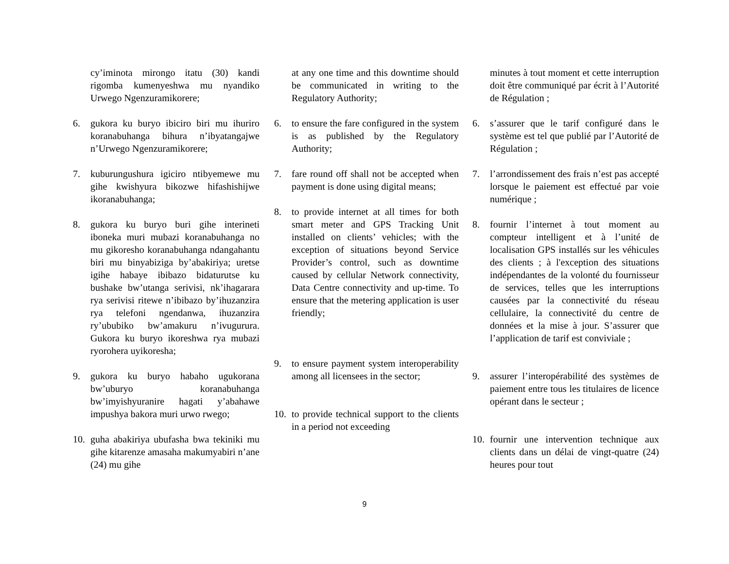cy’iminota mirongo itatu (30) kandi rigomba kumenyeshwa mu nyandiko Urwego Ngenzuramikorere;
6. gukora ku buryo ibiciro biri mu ihuriro koranabuhanga bihura n’ibyatangajwe n’Urwego Ngenzuramikorere;
7. kuburungushura igiciro ntibyemewe mu gihe kwishyura bikozwe hifashishijwe ikoranabuhanga;
8. gukora ku buryo buri gihe interineti iboneka muri mubazi koranabuhanga no mu gikoresho koranabuhanga ndangahantu biri mu binyabiziga by’abakiriya; uretse igihe habaye ibibazo bidaturutse ku bushake bw’utanga serivisi, nk’ihagarara rya serivisi ritewe n’ibibazo by’ihuzanzira rya telefoni ngendanwa, ihuzanzira ry’ububiko bw’amakuru n’ivugurura. Gukora ku buryo ikoreshwa rya mubazi ryorohera uyikoresha;
9. gukora ku buryo habaho ugukorana bw’uburyo koranabuhanga bw’imyishyuranire hagati y’abahawe impushya bakora muri urwo rwego;
10. guha abakiriya ubufasha bwa tekiniki mu gihe kitarenze amasaha makumyabiri n’ane (24) mu gihe
at any one time and this downtime should be communicated in writing to the Regulatory Authority;
6. to ensure the fare configured in the system is as published by the Regulatory Authority;
7. fare round off shall not be accepted when payment is done using digital means;
8. to provide internet at all times for both smart meter and GPS Tracking Unit installed on clients’ vehicles; with the exception of situations beyond Service Provider’s control, such as downtime caused by cellular Network connectivity, Data Centre connectivity and up-time. To ensure that the metering application is user friendly;
9. to ensure payment system interoperability among all licensees in the sector;
10. to provide technical support to the clients in a period not exceeding
minutes à tout moment et cette interruption doit être communiqué par écrit à l’Autorité de Régulation ;
6. s’assurer que le tarif configuré dans le système est tel que publié par l’Autorité de Régulation ;
7. l’arrondissement des frais n’est pas accepté lorsque le paiement est effectué par voie numérique ;
8. fournir l’internet à tout moment au compteur intelligent et à l’unité de localisation GPS installés sur les véhicules des clients ; à l'exception des situations indépendantes de la volonté du fournisseur de services, telles que les interruptions causées par la connectivité du réseau cellulaire, la connectivité du centre de données et la mise à jour. S’assurer que l’application de tarif est conviviale ;
9. assurer l’interopérabilité des systèmes de paiement entre tous les titulaires de licence opérant dans le secteur ;
10. fournir une intervention technique aux clients dans un délai de vingt-quatre (24) heures pour tout
9